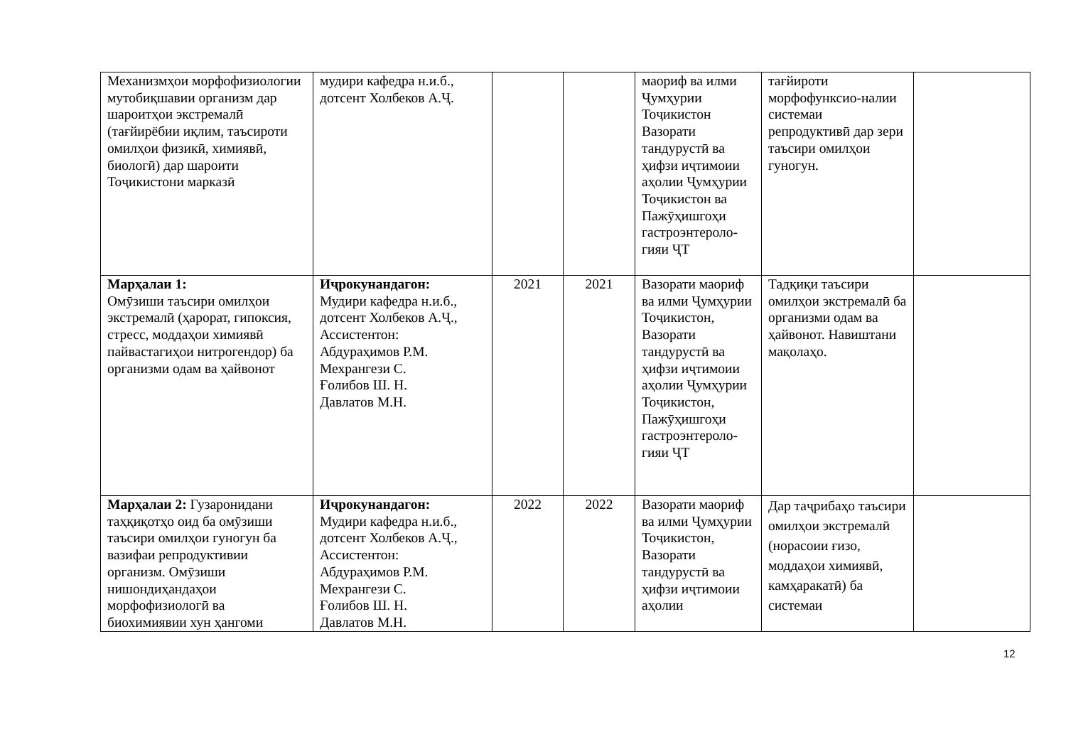| Механизмҳои морфофизиологии мутобиқшавии организм дар шароитҳои экстремалӣ (тағйирёбии иқлим, таъсироти омилҳои физикӣ, химиявӣ, биологӣ) дар шароити Тоҷикистони марказӣ | мудири кафедра н.и.б., дотсент Холбеков А.Ҷ. | | | маориф ва илми Ҷумҳурии Тоҷикистон Вазорати тандурустӣ ва ҳифзи иҷтимоии аҳолии Ҷумҳурии Тоҷикистон ва Пажӯҳишгоҳи гастроэнтероло-гияи ҶТ | тағйироти морфофунксио-налии системаи репродуктивӣ дар зери таъсири омилҳои гуногун. | |
| Марҳалаи 1: Омӯзиши таъсири омилҳои экстремалӣ (ҳарорат, гипоксия, стресс, моддаҳои химиявӣ пайвастагиҳои нитрогендор) ба организми одам ва ҳайвонот | Иҷрокунандагон: Мудири кафедра н.и.б., дотсент Холбеков А.Ҷ., Ассистентон: Абдураҳимов Р.М. Мехрангези С. Ғолибов Ш. Н. Давлатов М.Н. | 2021 | 2021 | Вазорати маориф ва илми Ҷумҳурии Тоҷикистон, Вазорати тандурустӣ ва ҳифзи иҷтимоии аҳолии Ҷумҳурии Тоҷикистон, Пажӯҳишгоҳи гастроэнтероло-гияи ҶТ | Тадқиқи таъсири омилҳои экстремалӣ ба организми одам ва ҳайвонот. Навиштани мақолаҳо. | |
| Марҳалаи 2: Гузаронидани таҳқиқотҳо оид ба омӯзиши таъсири омилҳои гуногун ба вазифаи репродуктивии организм. Омӯзиши нишондиҳандаҳои морфофизиологӣ ва биохимиявии хун ҳангоми | Иҷрокунандагон: Мудири кафедра н.и.б., дотсент Холбеков А.Ҷ., Ассистентон: Абдураҳимов Р.М. Мехрангези С. Ғолибов Ш. Н. Давлатов М.Н. | 2022 | 2022 | Вазорати маориф ва илми Ҷумҳурии Тоҷикистон, Вазорати тандурустӣ ва ҳифзи иҷтимоии аҳолии | Дар таҷрибаҳо таъсири омилҳои экстремалӣ (норасоии ғизо, моддаҳои химиявӣ, камҳаракатӣ) ба системаи | |
12